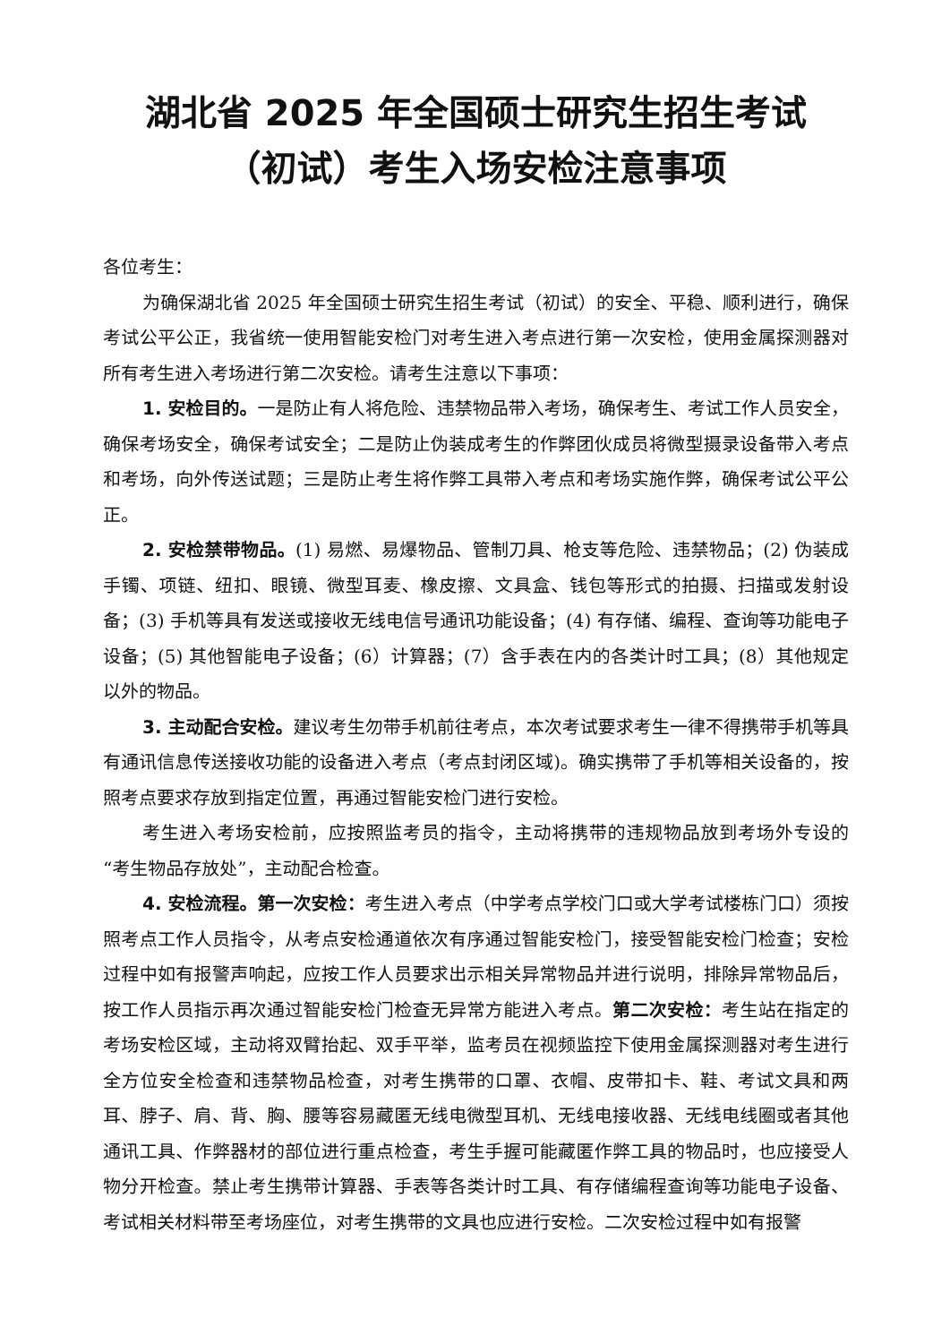湖北省 2025 年全国硕士研究生招生考试
（初试）考生入场安检注意事项
各位考生：
为确保湖北省 2025 年全国硕士研究生招生考试（初试）的安全、平稳、顺利进行，确保考试公平公正，我省统一使用智能安检门对考生进入考点进行第一次安检，使用金属探测器对所有考生进入考场进行第二次安检。请考生注意以下事项：
1. 安检目的。一是防止有人将危险、违禁物品带入考场，确保考生、考试工作人员安全，确保考场安全，确保考试安全；二是防止伪装成考生的作弊团伙成员将微型摄录设备带入考点和考场，向外传送试题；三是防止考生将作弊工具带入考点和考场实施作弊，确保考试公平公正。
2. 安检禁带物品。(1) 易燃、易爆物品、管制刀具、枪支等危险、违禁物品；(2) 伪装成手镯、项链、纽扣、眼镜、微型耳麦、橡皮擦、文具盒、钱包等形式的拍摄、扫描或发射设备；(3) 手机等具有发送或接收无线电信号通讯功能设备；(4) 有存储、编程、查询等功能电子设备；(5) 其他智能电子设备；(6）计算器；(7）含手表在内的各类计时工具；(8）其他规定以外的物品。
3. 主动配合安检。建议考生勿带手机前往考点，本次考试要求考生一律不得携带手机等具有通讯信息传送接收功能的设备进入考点（考点封闭区域)。确实携带了手机等相关设备的，按照考点要求存放到指定位置，再通过智能安检门进行安检。
考生进入考场安检前，应按照监考员的指令，主动将携带的违规物品放到考场外专设的“考生物品存放处”，主动配合检查。
4. 安检流程。第一次安检：考生进入考点（中学考点学校门口或大学考试楼栋门口）须按照考点工作人员指令，从考点安检通道依次有序通过智能安检门，接受智能安检门检查；安检过程中如有报警声响起，应按工作人员要求出示相关异常物品并进行说明，排除异常物品后，按工作人员指示再次通过智能安检门检查无异常方能进入考点。第二次安检：考生站在指定的考场安检区域，主动将双臂抬起、双手平举，监考员在视频监控下使用金属探测器对考生进行全方位安全检查和违禁物品检查，对考生携带的口罩、衣帽、皮带扣卡、鞋、考试文具和两耳、脖子、肩、背、胸、腰等容易藏匿无线电微型耳机、无线电接收器、无线电线圈或者其他通讯工具、作弊器材的部位进行重点检查，考生手握可能藏匿作弊工具的物品时，也应接受人物分开检查。禁止考生携带计算器、手表等各类计时工具、有存储编程查询等功能电子设备、考试相关材料带至考场座位，对考生携带的文具也应进行安检。二次安检过程中如有报警